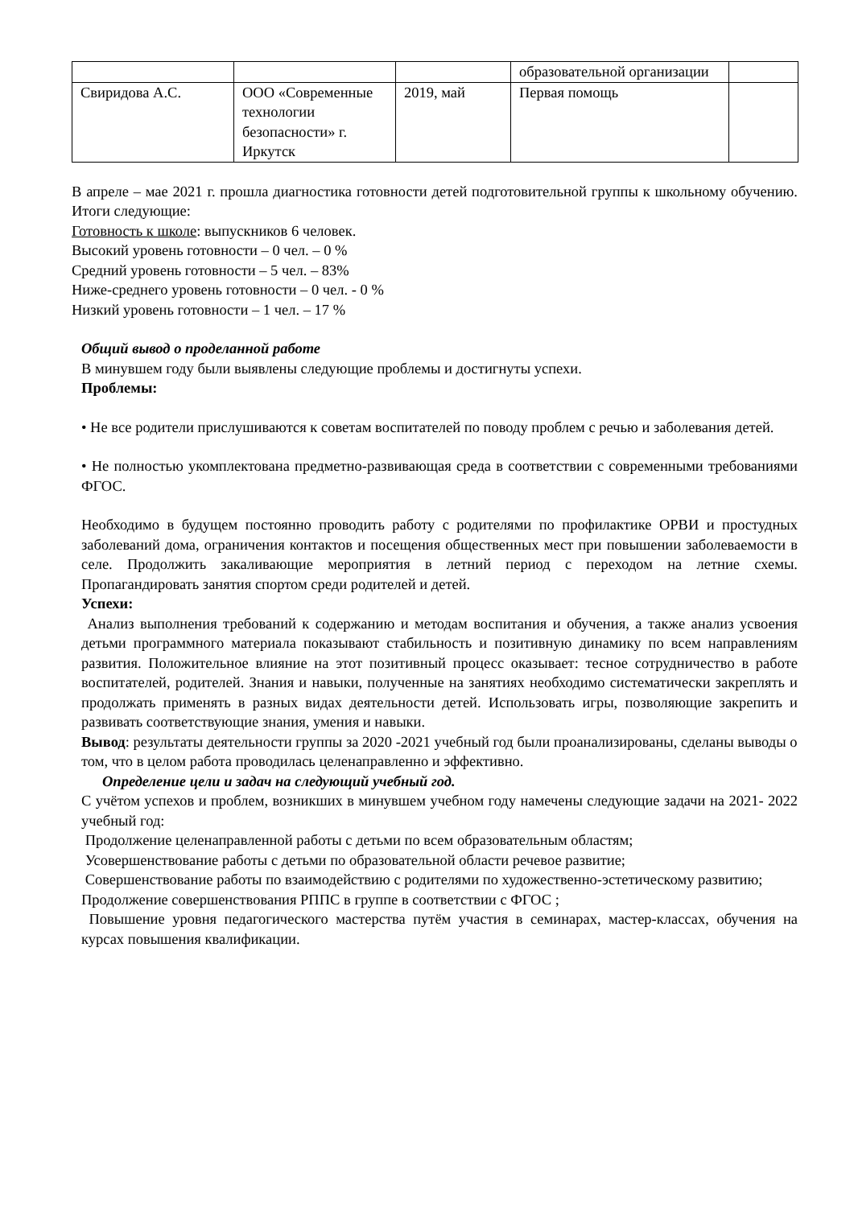| | | | образовательной организации | |
| Свиридова А.С. | ООО «Современные технологии безопасности» г. Иркутск | 2019, май | Первая помощь | |
В апреле – мае 2021 г. прошла диагностика готовности детей подготовительной группы к школьному обучению. Итоги следующие:
Готовность к школе: выпускников 6 человек.
Высокий уровень готовности – 0 чел. – 0 %
Средний уровень готовности – 5 чел. – 83%
Ниже-среднего уровень готовности – 0 чел. - 0 %
Низкий уровень готовности – 1 чел. – 17 %
Общий вывод о проделанной работе
В минувшем году были выявлены следующие проблемы и достигнуты успехи.
Проблемы:
• Не все родители прислушиваются к советам воспитателей по поводу проблем с речью и заболевания детей.
• Не полностью укомплектована предметно-развивающая среда в соответствии с современными требованиями ФГОС.
Необходимо в будущем постоянно проводить работу с родителями по профилактике ОРВИ и простудных заболеваний дома, ограничения контактов и посещения общественных мест при повышении заболеваемости в селе. Продолжить закаливающие мероприятия в летний период с переходом на летние схемы. Пропагандировать занятия спортом среди родителей и детей.
Успехи:
Анализ выполнения требований к содержанию и методам воспитания и обучения, а также анализ усвоения детьми программного материала показывают стабильность и позитивную динамику по всем направлениям развития. Положительное влияние на этот позитивный процесс оказывает: тесное сотрудничество в работе воспитателей, родителей. Знания и навыки, полученные на занятиях необходимо систематически закреплять и продолжать применять в разных видах деятельности детей. Использовать игры, позволяющие закрепить и развивать соответствующие знания, умения и навыки.
Вывод: результаты деятельности группы за 2020 -2021 учебный год были проанализированы, сделаны выводы о том, что в целом работа проводилась целенаправленно и эффективно.
Определение цели и задач на следующий учебный год.
С учётом успехов и проблем, возникших в минувшем учебном году намечены следующие задачи на 2021- 2022 учебный год:
Продолжение целенаправленной работы с детьми по всем образовательным областям;
Усовершенствование работы с детьми по образовательной области речевое развитие;
Совершенствование работы по взаимодействию с родителями по художественно-эстетическому развитию;
Продолжение совершенствования РППС в группе в соответствии с ФГОС ;
Повышение уровня педагогического мастерства путём участия в семинарах, мастер-классах, обучения на курсах повышения квалификации.